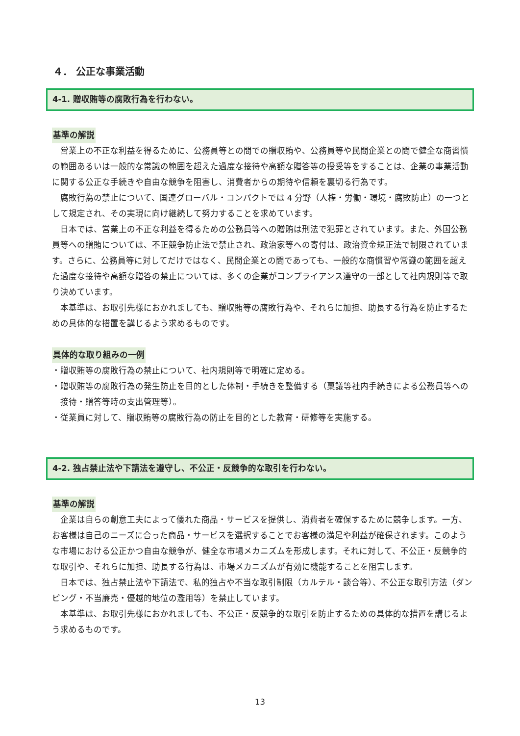４． 公正な事業活動
4-1. 贈収賄等の腐敗行為を行わない。
基準の解説
営業上の不正な利益を得るために、公務員等との間での贈収賄や、公務員等や民間企業との間で健全な商習慣の範囲あるいは一般的な常識の範囲を超えた過度な接待や高額な贈答等の授受等をすることは、企業の事業活動に関する公正な手続きや自由な競争を阻害し、消費者からの期待や信頼を裏切る行為です。
腐敗行為の禁止について、国連グローバル・コンパクトでは 4 分野（人権・労働・環境・腐敗防止）の一つとして規定され、その実現に向け継続して努力することを求めています。
日本では、営業上の不正な利益を得るための公務員等への贈賄は刑法で犯罪とされています。また、外国公務員等への贈賄については、不正競争防止法で禁止され、政治家等への寄付は、政治資金規正法で制限されています。さらに、公務員等に対してだけではなく、民間企業との間であっても、一般的な商慣習や常識の範囲を超えた過度な接待や高額な贈答の禁止については、多くの企業がコンプライアンス遵守の一部として社内規則等で取り決めています。
本基準は、お取引先様におかれましても、贈収賄等の腐敗行為や、それらに加担、助長する行為を防止するための具体的な措置を講じるよう求めるものです。
具体的な取り組みの一例
・贈収賄等の腐敗行為の禁止について、社内規則等で明確に定める。
・贈収賄等の腐敗行為の発生防止を目的とした体制・手続きを整備する（稟議等社内手続きによる公務員等への接待・贈答等時の支出管理等）。
・従業員に対して、贈収賄等の腐敗行為の防止を目的とした教育・研修等を実施する。
4-2. 独占禁止法や下請法を遵守し、不公正・反競争的な取引を行わない。
基準の解説
企業は自らの創意工夫によって優れた商品・サービスを提供し、消費者を確保するために競争します。一方、お客様は自己のニーズに合った商品・サービスを選択することでお客様の満足や利益が確保されます。このような市場における公正かつ自由な競争が、健全な市場メカニズムを形成します。それに対して、不公正・反競争的な取引や、それらに加担、助長する行為は、市場メカニズムが有効に機能することを阻害します。
日本では、独占禁止法や下請法で、私的独占や不当な取引制限（カルテル・談合等）、不公正な取引方法（ダンピング・不当廉売・優越的地位の濫用等）を禁止しています。
本基準は、お取引先様におかれましても、不公正・反競争的な取引を防止するための具体的な措置を講じるよう求めるものです。
13